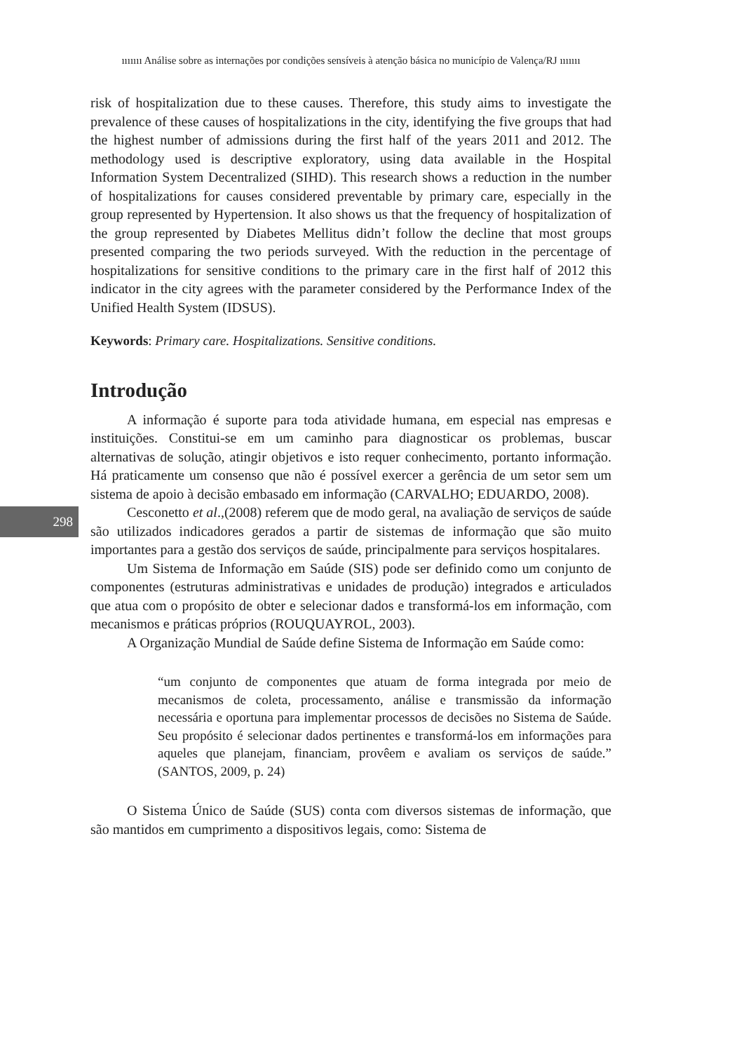298
ııııııı Análise sobre as internações por condições sensíveis à atenção básica no município de Valença/RJ ııııııı
risk of hospitalization due to these causes. Therefore, this study aims to investigate the prevalence of these causes of hospitalizations in the city, identifying the five groups that had the highest number of admissions during the first half of the years 2011 and 2012. The methodology used is descriptive exploratory, using data available in the Hospital Information System Decentralized (SIHD). This research shows a reduction in the number of hospitalizations for causes considered preventable by primary care, especially in the group represented by Hypertension. It also shows us that the frequency of hospitalization of the group represented by Diabetes Mellitus didn’t follow the decline that most groups presented comparing the two periods surveyed. With the reduction in the percentage of hospitalizations for sensitive conditions to the primary care in the first half of 2012 this indicator in the city agrees with the parameter considered by the Performance Index of the Unified Health System (IDSUS).
Keywords: Primary care. Hospitalizations. Sensitive conditions.
Introdução
A informação é suporte para toda atividade humana, em especial nas empresas e instituições. Constitui-se em um caminho para diagnosticar os problemas, buscar alternativas de solução, atingir objetivos e isto requer conhecimento, portanto informação. Há praticamente um consenso que não é possível exercer a gerência de um setor sem um sistema de apoio à decisão embasado em informação (CARVALHO; EDUARDO, 2008).
Cesconetto et al.,(2008) referem que de modo geral, na avaliação de serviços de saúde são utilizados indicadores gerados a partir de sistemas de informação que são muito importantes para a gestão dos serviços de saúde, principalmente para serviços hospitalares.
Um Sistema de Informação em Saúde (SIS) pode ser definido como um conjunto de componentes (estruturas administrativas e unidades de produção) integrados e articulados que atua com o propósito de obter e selecionar dados e transformá-los em informação, com mecanismos e práticas próprios (ROUQUAYROL, 2003).
A Organização Mundial de Saúde define Sistema de Informação em Saúde como:
“um conjunto de componentes que atuam de forma integrada por meio de mecanismos de coleta, processamento, análise e transmissão da informação necessária e oportuna para implementar processos de decisões no Sistema de Saúde. Seu propósito é selecionar dados pertinentes e transformá-los em informações para aqueles que planejam, financiam, provêem e avaliam os serviços de saúde.” (SANTOS, 2009, p. 24)
O Sistema Único de Saúde (SUS) conta com diversos sistemas de informação, que são mantidos em cumprimento a dispositivos legais, como: Sistema de